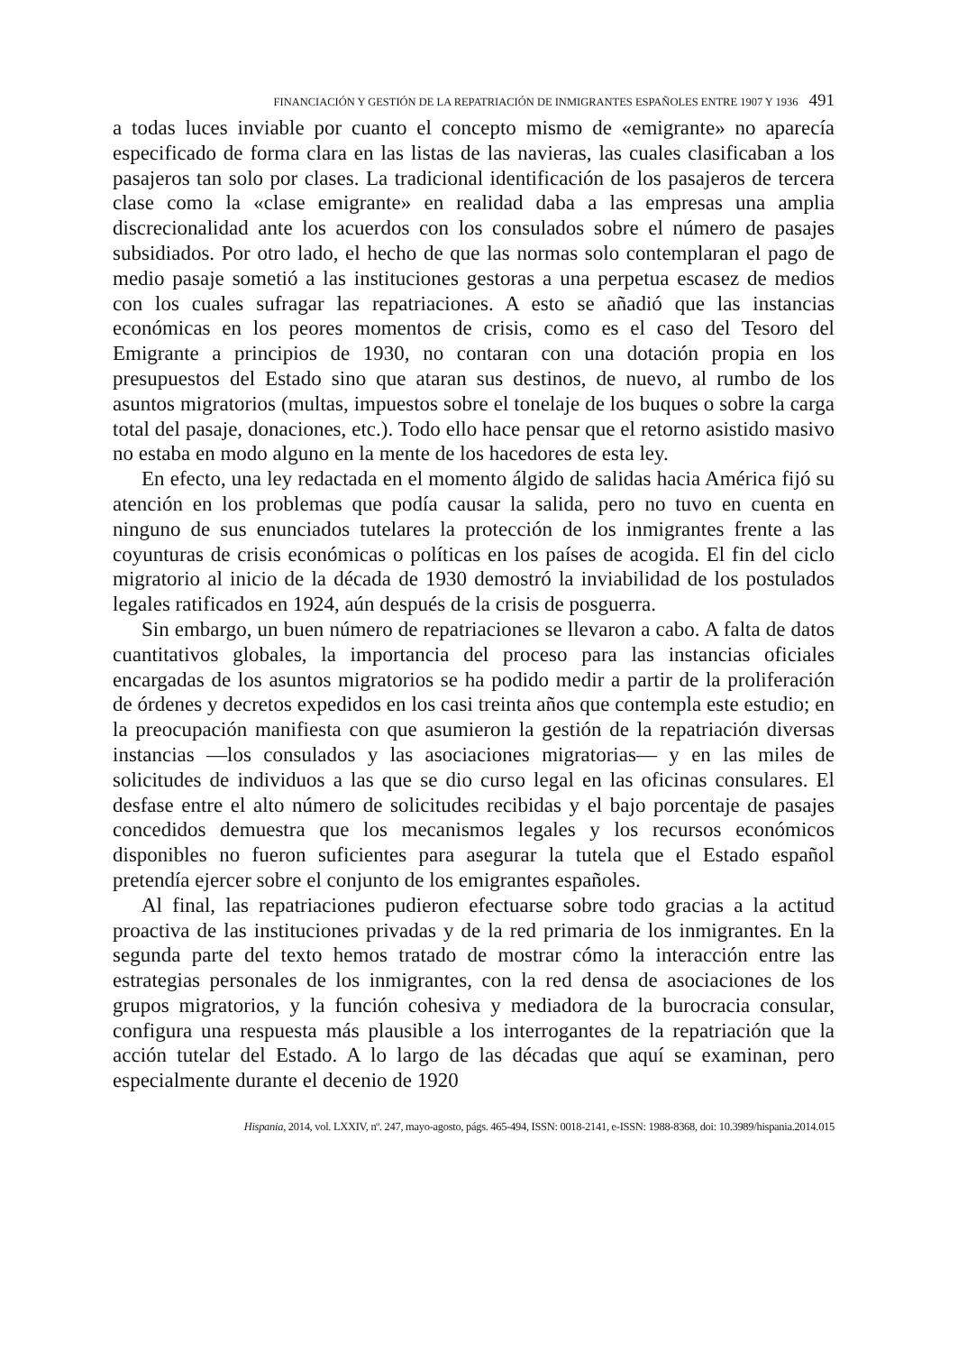FINANCIACIÓN Y GESTIÓN DE LA REPATRIACIÓN DE INMIGRANTES ESPAÑOLES ENTRE 1907 Y 1936 491
a todas luces inviable por cuanto el concepto mismo de «emigrante» no aparecía especificado de forma clara en las listas de las navieras, las cuales clasificaban a los pasajeros tan solo por clases. La tradicional identificación de los pasajeros de tercera clase como la «clase emigrante» en realidad daba a las empresas una amplia discrecionalidad ante los acuerdos con los consulados sobre el número de pasajes subsidiados. Por otro lado, el hecho de que las normas solo contemplaran el pago de medio pasaje sometió a las instituciones gestoras a una perpetua escasez de medios con los cuales sufragar las repatriaciones. A esto se añadió que las instancias económicas en los peores momentos de crisis, como es el caso del Tesoro del Emigrante a principios de 1930, no contaran con una dotación propia en los presupuestos del Estado sino que ataran sus destinos, de nuevo, al rumbo de los asuntos migratorios (multas, impuestos sobre el tonelaje de los buques o sobre la carga total del pasaje, donaciones, etc.). Todo ello hace pensar que el retorno asistido masivo no estaba en modo alguno en la mente de los hacedores de esta ley.
En efecto, una ley redactada en el momento álgido de salidas hacia América fijó su atención en los problemas que podía causar la salida, pero no tuvo en cuenta en ninguno de sus enunciados tutelares la protección de los inmigrantes frente a las coyunturas de crisis económicas o políticas en los países de acogida. El fin del ciclo migratorio al inicio de la década de 1930 demostró la inviabilidad de los postulados legales ratificados en 1924, aún después de la crisis de posguerra.
Sin embargo, un buen número de repatriaciones se llevaron a cabo. A falta de datos cuantitativos globales, la importancia del proceso para las instancias oficiales encargadas de los asuntos migratorios se ha podido medir a partir de la proliferación de órdenes y decretos expedidos en los casi treinta años que contempla este estudio; en la preocupación manifiesta con que asumieron la gestión de la repatriación diversas instancias —los consulados y las asociaciones migratorias— y en las miles de solicitudes de individuos a las que se dio curso legal en las oficinas consulares. El desfase entre el alto número de solicitudes recibidas y el bajo porcentaje de pasajes concedidos demuestra que los mecanismos legales y los recursos económicos disponibles no fueron suficientes para asegurar la tutela que el Estado español pretendía ejercer sobre el conjunto de los emigrantes españoles.
Al final, las repatriaciones pudieron efectuarse sobre todo gracias a la actitud proactiva de las instituciones privadas y de la red primaria de los inmigrantes. En la segunda parte del texto hemos tratado de mostrar cómo la interacción entre las estrategias personales de los inmigrantes, con la red densa de asociaciones de los grupos migratorios, y la función cohesiva y mediadora de la burocracia consular, configura una respuesta más plausible a los interrogantes de la repatriación que la acción tutelar del Estado. A lo largo de las décadas que aquí se examinan, pero especialmente durante el decenio de 1920
Hispania, 2014, vol. LXXIV, nº. 247, mayo-agosto, págs. 465-494, ISSN: 0018-2141, e-ISSN: 1988-8368, doi: 10.3989/hispania.2014.015